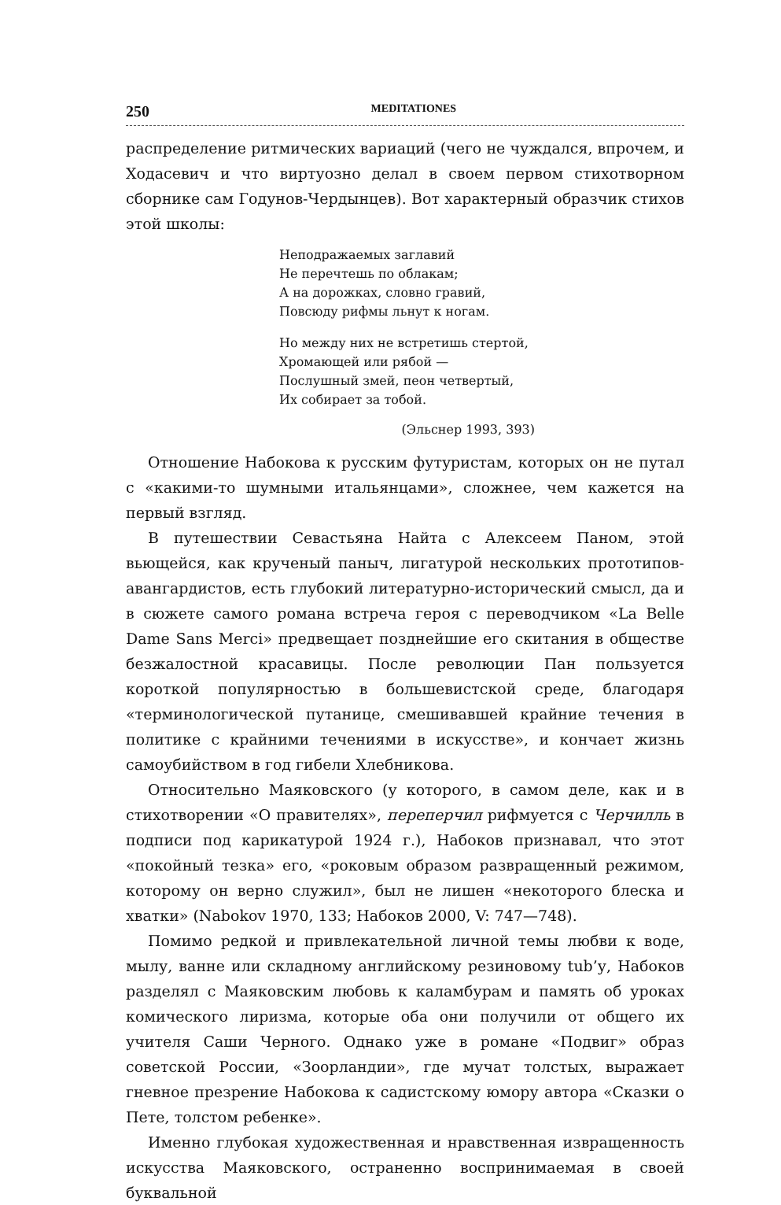250 MEDITATIONES
распределение ритмических вариаций (чего не чуждался, впрочем, и Ходасевич и что виртуозно делал в своем первом стихотворном сборнике сам Годунов-Чердынцев). Вот характерный образчик стихов этой школы:
Неподражаемых заглавий
Не перечтешь по облакам;
А на дорожках, словно гравий,
Повсюду рифмы льнут к ногам.
Но между них не встретишь стертой,
Хромающей или рябой —
Послушный змей, пеон четвертый,
Их собирает за тобой.
(Эльснер 1993, 393)
Отношение Набокова к русским футуристам, которых он не путал с «какими-то шумными итальянцами», сложнее, чем кажется на первый взгляд.
В путешествии Севастьяна Найта с Алексеем Паном, этой вьющейся, как крученый паныч, лигатурой нескольких прототипов-авангардистов, есть глубокий литературно-исторический смысл, да и в сюжете самого романа встреча героя с переводчиком «La Belle Dame Sans Merci» предвещает позднейшие его скитания в обществе безжалостной красавицы. После революции Пан пользуется короткой популярностью в большевистской среде, благодаря «терминологической путанице, смешивавшей крайние течения в политике с крайними течениями в искусстве», и кончает жизнь самоубийством в год гибели Хлебникова.
Относительно Маяковского (у которого, в самом деле, как и в стихотворении «О правителях», переперчил рифмуется с Черчилль в подписи под карикатурой 1924 г.), Набоков признавал, что этот «покойный тезка» его, «роковым образом развращенный режимом, которому он верно служил», был не лишен «некоторого блеска и хватки» (Nabokov 1970, 133; Набоков 2000, V: 747—748).
Помимо редкой и привлекательной личной темы любви к воде, мылу, ванне или складному английскому резиновому tub’у, Набоков разделял с Маяковским любовь к каламбурам и память об уроках комического лиризма, которые оба они получили от общего их учителя Саши Черного. Однако уже в романе «Подвиг» образ советской России, «Зоорландии», где мучат толстых, выражает гневное презрение Набокова к садистскому юмору автора «Сказки о Пете, толстом ребенке».
Именно глубокая художественная и нравственная извращенность искусства Маяковского, остраненно воспринимаемая в своей буквальной